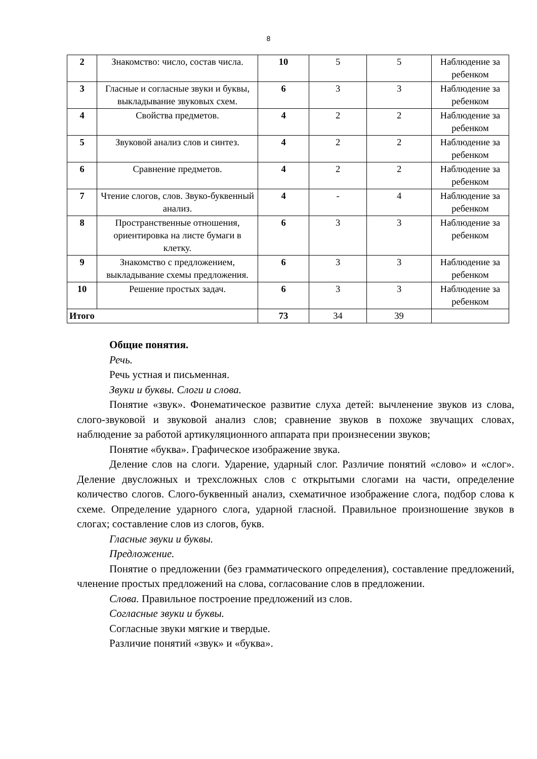8
| 2 | Знакомство: число, состав числа. | 10 | 5 | 5 | Наблюдение за ребенком |
| 3 | Гласные и согласные звуки и буквы, выкладывание звуковых схем. | 6 | 3 | 3 | Наблюдение за ребенком |
| 4 | Свойства предметов. | 4 | 2 | 2 | Наблюдение за ребенком |
| 5 | Звуковой анализ слов и синтез. | 4 | 2 | 2 | Наблюдение за ребенком |
| 6 | Сравнение предметов. | 4 | 2 | 2 | Наблюдение за ребенком |
| 7 | Чтение слогов, слов. Звуко-буквенный анализ. | 4 | - | 4 | Наблюдение за ребенком |
| 8 | Пространственные отношения, ориентировка на листе бумаги в клетку. | 6 | 3 | 3 | Наблюдение за ребенком |
| 9 | Знакомство с предложением, выкладывание схемы предложения. | 6 | 3 | 3 | Наблюдение за ребенком |
| 10 | Решение простых задач. | 6 | 3 | 3 | Наблюдение за ребенком |
| Итого | | 73 | 34 | 39 | |
Общие понятия.
Речь.
Речь устная и письменная.
Звуки и буквы. Слоги и слова.
Понятие «звук». Фонематическое развитие слуха детей: вычленение звуков из слова, слого-звуковой и звуковой анализ слов; сравнение звуков в похоже звучащих словах, наблюдение за работой артикуляционного аппарата при произнесении звуков;
Понятие «буква». Графическое изображение звука.
Деление слов на слоги. Ударение, ударный слог. Различие понятий «слово» и «слог». Деление двусложных и трехсложных слов с открытыми слогами на части, определение количество слогов. Слого-буквенный анализ, схематичное изображение слога, подбор слова к схеме. Определение ударного слога, ударной гласной. Правильное произношение звуков в слогах; составление слов из слогов, букв.
Гласные звуки и буквы.
Предложение.
Понятие о предложении (без грамматического определения), составление предложений, членение простых предложений на слова, согласование слов в предложении.
Слова. Правильное построение предложений из слов.
Согласные звуки и буквы.
Согласные звуки мягкие и твердые.
Различие понятий «звук» и «буква».